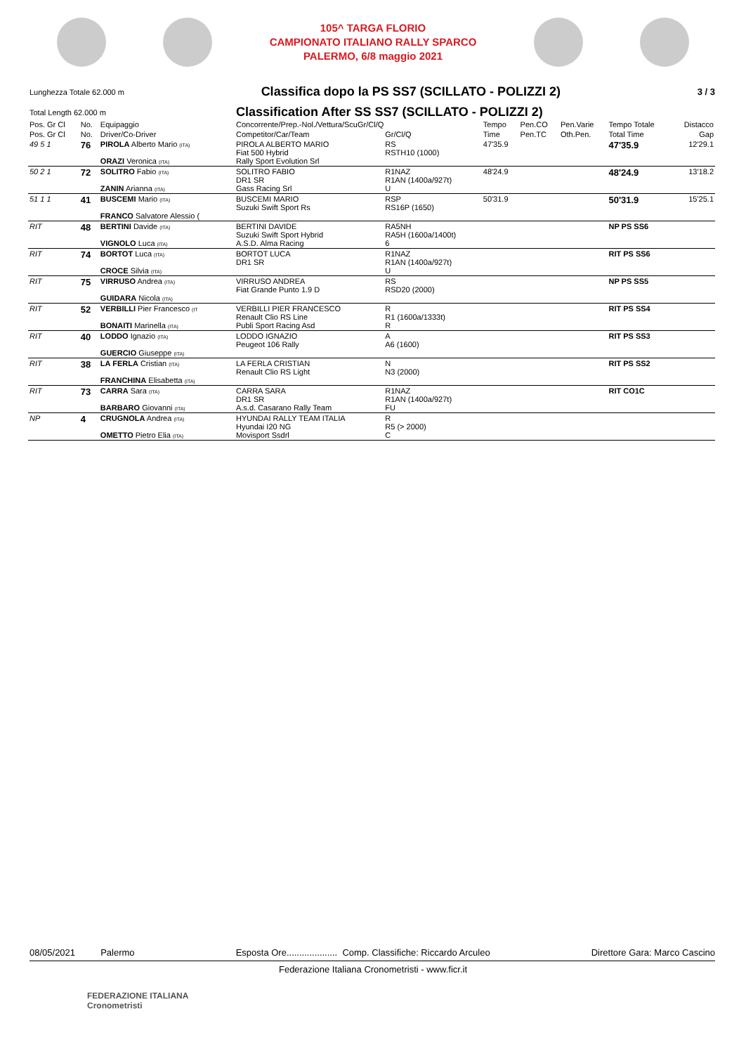105^ TARGA FLORIO
CAMPIONATO ITALIANO RALLY SPARCO
PALERMO, 6/8 maggio 2021
Lunghezza Totale 62.000 m Classifica dopo la PS SS7 (SCILLATO - POLIZZI 2) 3 / 3
Total Length 62.000 m Classification After SS SS7 (SCILLATO - POLIZZI 2)
| Pos. Gr Cl | No. | Equipaggio | Concorrente/Prep.-Nol./Vettura/ScuGr/Cl/Q | | Tempo | Pen.CO | Pen.Varie | Tempo Totale | Distacco |
| --- | --- | --- | --- | --- | --- | --- | --- | --- | --- |
| Pos. Gr Cl | No. | Driver/Co-Driver | Competitor/Car/Team | Gr/Cl/Q | Time | Pen.TC | Oth.Pen. | Total Time | Gap |
| 49 5 1 | 76 | PIROLA Alberto Mario (ITA) ORAZI Veronica (ITA) | PIROLA ALBERTO MARIO Fiat 500 Hybrid Rally Sport Evolution Srl | RS RSTH10 (1000) | 47'35.9 | | | 47'35.9 | 12'29.1 |
| 50 2 1 | 72 | SOLITRO Fabio (ITA) ZANIN Arianna (ITA) | SOLITRO FABIO DR1 SR Gass Racing Srl | R1NAZ R1AN (1400a/927t) U | 48'24.9 | | | 48'24.9 | 13'18.2 |
| 51 1 1 | 41 | BUSCEMI Mario (ITA) FRANCO Salvatore Alessio ( | BUSCEMI MARIO Suzuki Swift Sport Rs | RSP RS16P (1650) | 50'31.9 | | | 50'31.9 | 15'25.1 |
| RIT | 48 | BERTINI Davide (ITA) VIGNOLO Luca (ITA) | BERTINI DAVIDE Suzuki Swift Sport Hybrid A.S.D. Alma Racing | RA5NH RA5H (1600a/1400t) 6 | | | | NP PS SS6 | |
| RIT | 74 | BORTOT Luca (ITA) CROCE Silvia (ITA) | BORTOT LUCA DR1 SR | R1NAZ R1AN (1400a/927t) U | | | | RIT PS SS6 | |
| RIT | 75 | VIRRUSO Andrea (ITA) GUIDARA Nicola (ITA) | VIRRUSO ANDREA Fiat Grande Punto 1.9 D | RS RSD20 (2000) | | | | NP PS SS5 | |
| RIT | 52 | VERBILLI Pier Francesco (IT BONAITI Marinella (ITA) | VERBILLI PIER FRANCESCO Renault Clio RS Line Publi Sport Racing Asd | R R1 (1600a/1333t) R | | | | RIT PS SS4 | |
| RIT | 40 | LODDO Ignazio (ITA) GUERCIO Giuseppe (ITA) | LODDO IGNAZIO Peugeot 106 Rally | A A6 (1600) | | | | RIT PS SS3 | |
| RIT | 38 | LA FERLA Cristian (ITA) FRANCHINA Elisabetta (ITA) | LA FERLA CRISTIAN Renault Clio RS Light | N N3 (2000) | | | | RIT PS SS2 | |
| RIT | 73 | CARRA Sara (ITA) BARBARO Giovanni (ITA) | CARRA SARA DR1 SR A.s.d. Casarano Rally Team | R1NAZ R1AN (1400a/927t) FU | | | | RIT CO1C | |
| NP | 4 | CRUGNOLA Andrea (ITA) OMETTO Pietro Elia (ITA) | HYUNDAI RALLY TEAM ITALIA Hyundai I20 NG Movisport Ssdrl | R R5 (> 2000) C | | | | | |
08/05/2021 Palermo Esposta Ore.................... Comp. Classifiche: Riccardo Arculeo Direttore Gara: Marco Cascino
Federazione Italiana Cronometristi - www.ficr.it
FEDERAZIONE ITALIANA
Cronometristi